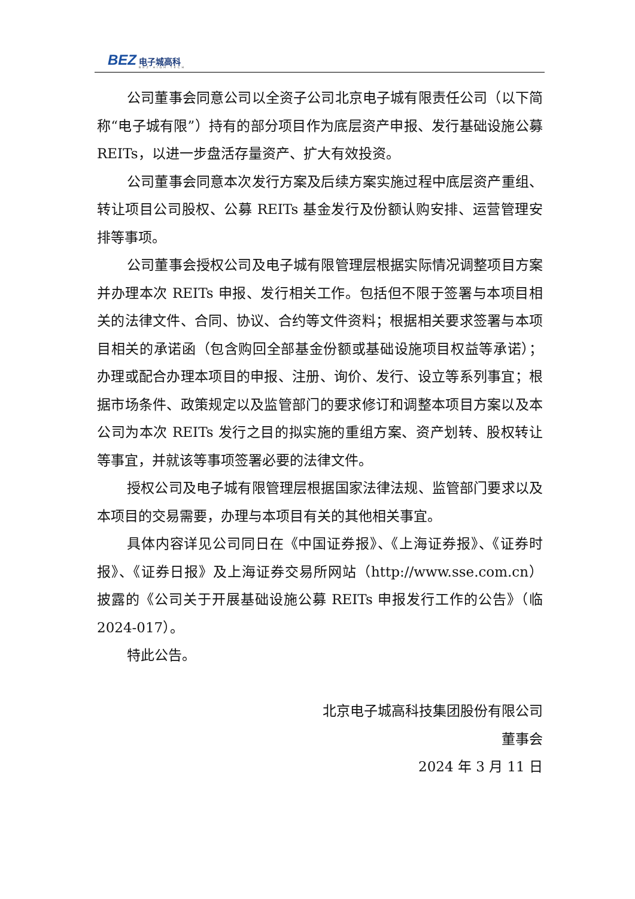BEZ 电子城高科
BEZ·HIGH·TECH
公司董事会同意公司以全资子公司北京电子城有限责任公司（以下简称“电子城有限”）持有的部分项目作为底层资产申报、发行基础设施公募 REITs，以进一步盘活存量资产、扩大有效投资。
公司董事会同意本次发行方案及后续方案实施过程中底层资产重组、转让项目公司股权、公募 REITs 基金发行及份额认购安排、运营管理安排等事项。
公司董事会授权公司及电子城有限管理层根据实际情况调整项目方案并办理本次 REITs 申报、发行相关工作。包括但不限于签署与本项目相关的法律文件、合同、协议、合约等文件资料；根据相关要求签署与本项目相关的承诺函（包含购回全部基金份额或基础设施项目权益等承诺）；办理或配合办理本项目的申报、注册、询价、发行、设立等系列事宜；根据市场条件、政策规定以及监管部门的要求修订和调整本项目方案以及本公司为本次 REITs 发行之目的拟实施的重组方案、资产划转、股权转让等事宜，并就该等事项签署必要的法律文件。
授权公司及电子城有限管理层根据国家法律法规、监管部门要求以及本项目的交易需要，办理与本项目有关的其他相关事宜。
具体内容详见公司同日在《中国证券报》、《上海证券报》、《证券时报》、《证券日报》及上海证券交易所网站（http://www.sse.com.cn）披露的《公司关于开展基础设施公募 REITs 申报发行工作的公告》（临 2024-017）。
特此公告。
北京电子城高科技集团股份有限公司
董事会
2024 年 3 月 11 日